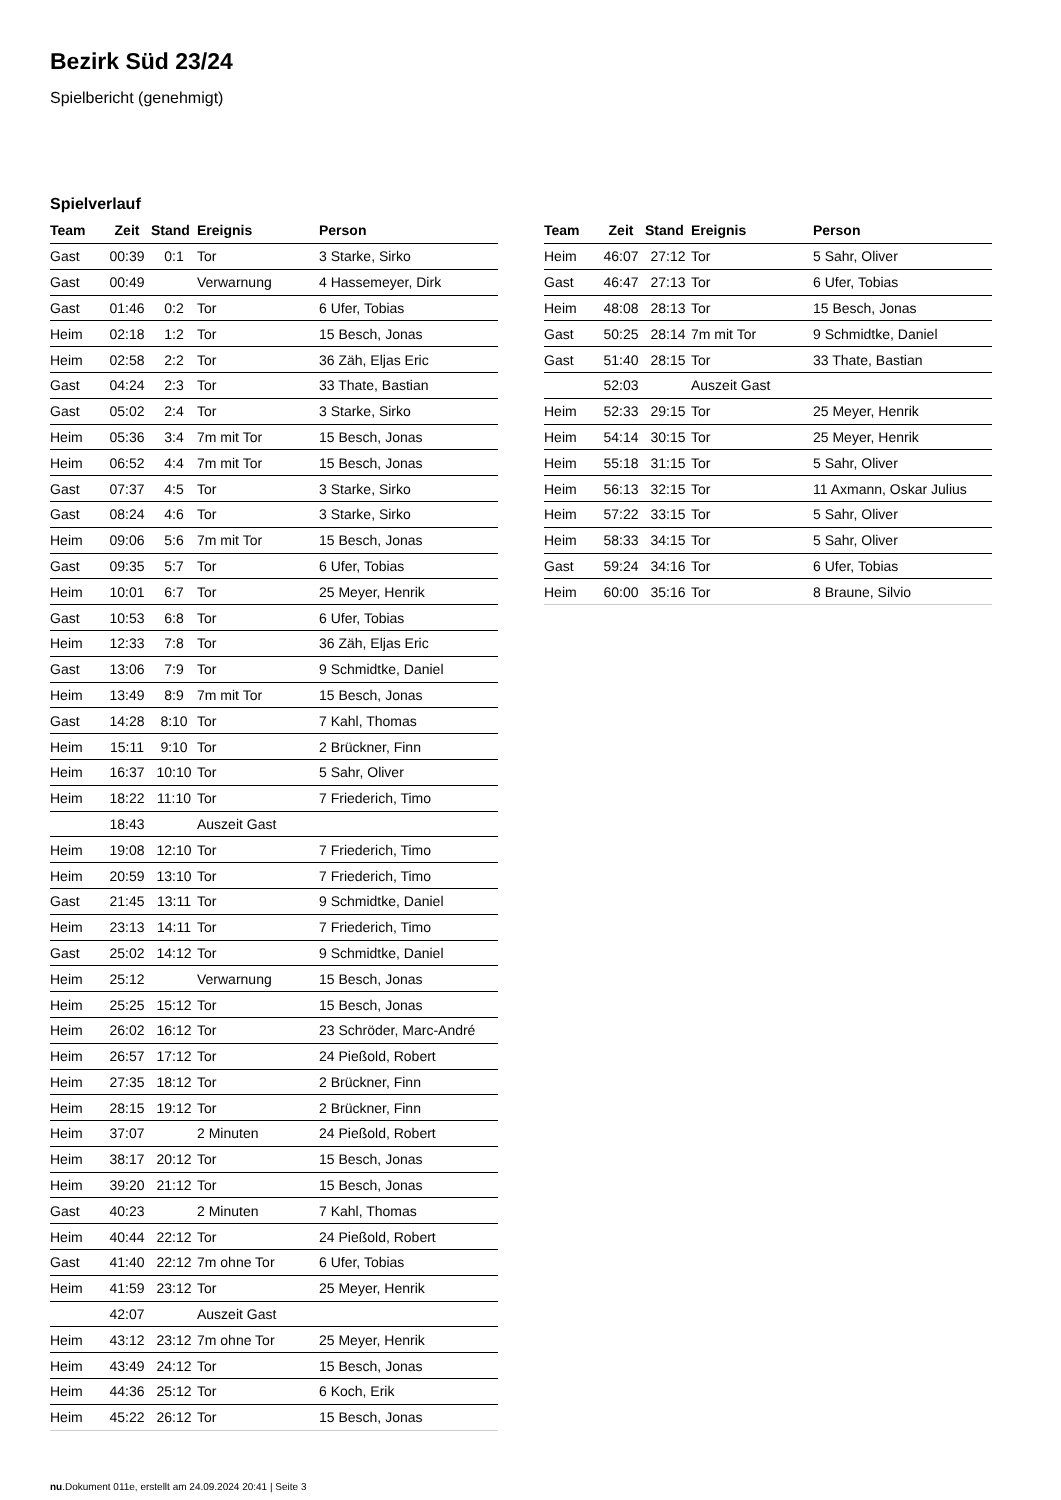Bezirk Süd 23/24
Spielbericht (genehmigt)
Spielverlauf
| Team | Zeit | Stand | Ereignis | Person |
| --- | --- | --- | --- | --- |
| Gast | 00:39 | 0:1 | Tor | 3 Starke, Sirko |
| Gast | 00:49 | | Verwarnung | 4 Hassemeyer, Dirk |
| Gast | 01:46 | 0:2 | Tor | 6 Ufer, Tobias |
| Heim | 02:18 | 1:2 | Tor | 15 Besch, Jonas |
| Heim | 02:58 | 2:2 | Tor | 36 Zäh, Eljas Eric |
| Gast | 04:24 | 2:3 | Tor | 33 Thate, Bastian |
| Gast | 05:02 | 2:4 | Tor | 3 Starke, Sirko |
| Heim | 05:36 | 3:4 | 7m mit Tor | 15 Besch, Jonas |
| Heim | 06:52 | 4:4 | 7m mit Tor | 15 Besch, Jonas |
| Gast | 07:37 | 4:5 | Tor | 3 Starke, Sirko |
| Gast | 08:24 | 4:6 | Tor | 3 Starke, Sirko |
| Heim | 09:06 | 5:6 | 7m mit Tor | 15 Besch, Jonas |
| Gast | 09:35 | 5:7 | Tor | 6 Ufer, Tobias |
| Heim | 10:01 | 6:7 | Tor | 25 Meyer, Henrik |
| Gast | 10:53 | 6:8 | Tor | 6 Ufer, Tobias |
| Heim | 12:33 | 7:8 | Tor | 36 Zäh, Eljas Eric |
| Gast | 13:06 | 7:9 | Tor | 9 Schmidtke, Daniel |
| Heim | 13:49 | 8:9 | 7m mit Tor | 15 Besch, Jonas |
| Gast | 14:28 | 8:10 | Tor | 7 Kahl, Thomas |
| Heim | 15:11 | 9:10 | Tor | 2 Brückner, Finn |
| Heim | 16:37 | 10:10 | Tor | 5 Sahr, Oliver |
| Heim | 18:22 | 11:10 | Tor | 7 Friederich, Timo |
| | 18:43 | | Auszeit Gast | |
| Heim | 19:08 | 12:10 | Tor | 7 Friederich, Timo |
| Heim | 20:59 | 13:10 | Tor | 7 Friederich, Timo |
| Gast | 21:45 | 13:11 | Tor | 9 Schmidtke, Daniel |
| Heim | 23:13 | 14:11 | Tor | 7 Friederich, Timo |
| Gast | 25:02 | 14:12 | Tor | 9 Schmidtke, Daniel |
| Heim | 25:12 | | Verwarnung | 15 Besch, Jonas |
| Heim | 25:25 | 15:12 | Tor | 15 Besch, Jonas |
| Heim | 26:02 | 16:12 | Tor | 23 Schröder, Marc-André |
| Heim | 26:57 | 17:12 | Tor | 24 Pießold, Robert |
| Heim | 27:35 | 18:12 | Tor | 2 Brückner, Finn |
| Heim | 28:15 | 19:12 | Tor | 2 Brückner, Finn |
| Heim | 37:07 | | 2 Minuten | 24 Pießold, Robert |
| Heim | 38:17 | 20:12 | Tor | 15 Besch, Jonas |
| Heim | 39:20 | 21:12 | Tor | 15 Besch, Jonas |
| Gast | 40:23 | | 2 Minuten | 7 Kahl, Thomas |
| Heim | 40:44 | 22:12 | Tor | 24 Pießold, Robert |
| Gast | 41:40 | 22:12 | 7m ohne Tor | 6 Ufer, Tobias |
| Heim | 41:59 | 23:12 | Tor | 25 Meyer, Henrik |
| | 42:07 | | Auszeit Gast | |
| Heim | 43:12 | 23:12 | 7m ohne Tor | 25 Meyer, Henrik |
| Heim | 43:49 | 24:12 | Tor | 15 Besch, Jonas |
| Heim | 44:36 | 25:12 | Tor | 6 Koch, Erik |
| Heim | 45:22 | 26:12 | Tor | 15 Besch, Jonas |
| Team | Zeit | Stand | Ereignis | Person |
| --- | --- | --- | --- | --- |
| Heim | 46:07 | 27:12 | Tor | 5 Sahr, Oliver |
| Gast | 46:47 | 27:13 | Tor | 6 Ufer, Tobias |
| Heim | 48:08 | 28:13 | Tor | 15 Besch, Jonas |
| Gast | 50:25 | 28:14 | 7m mit Tor | 9 Schmidtke, Daniel |
| Gast | 51:40 | 28:15 | Tor | 33 Thate, Bastian |
| | 52:03 | | Auszeit Gast | |
| Heim | 52:33 | 29:15 | Tor | 25 Meyer, Henrik |
| Heim | 54:14 | 30:15 | Tor | 25 Meyer, Henrik |
| Heim | 55:18 | 31:15 | Tor | 5 Sahr, Oliver |
| Heim | 56:13 | 32:15 | Tor | 11 Axmann, Oskar Julius |
| Heim | 57:22 | 33:15 | Tor | 5 Sahr, Oliver |
| Heim | 58:33 | 34:15 | Tor | 5 Sahr, Oliver |
| Gast | 59:24 | 34:16 | Tor | 6 Ufer, Tobias |
| Heim | 60:00 | 35:16 | Tor | 8 Braune, Silvio |
nu.Dokument 011e, erstellt am 24.09.2024 20:41 | Seite 3